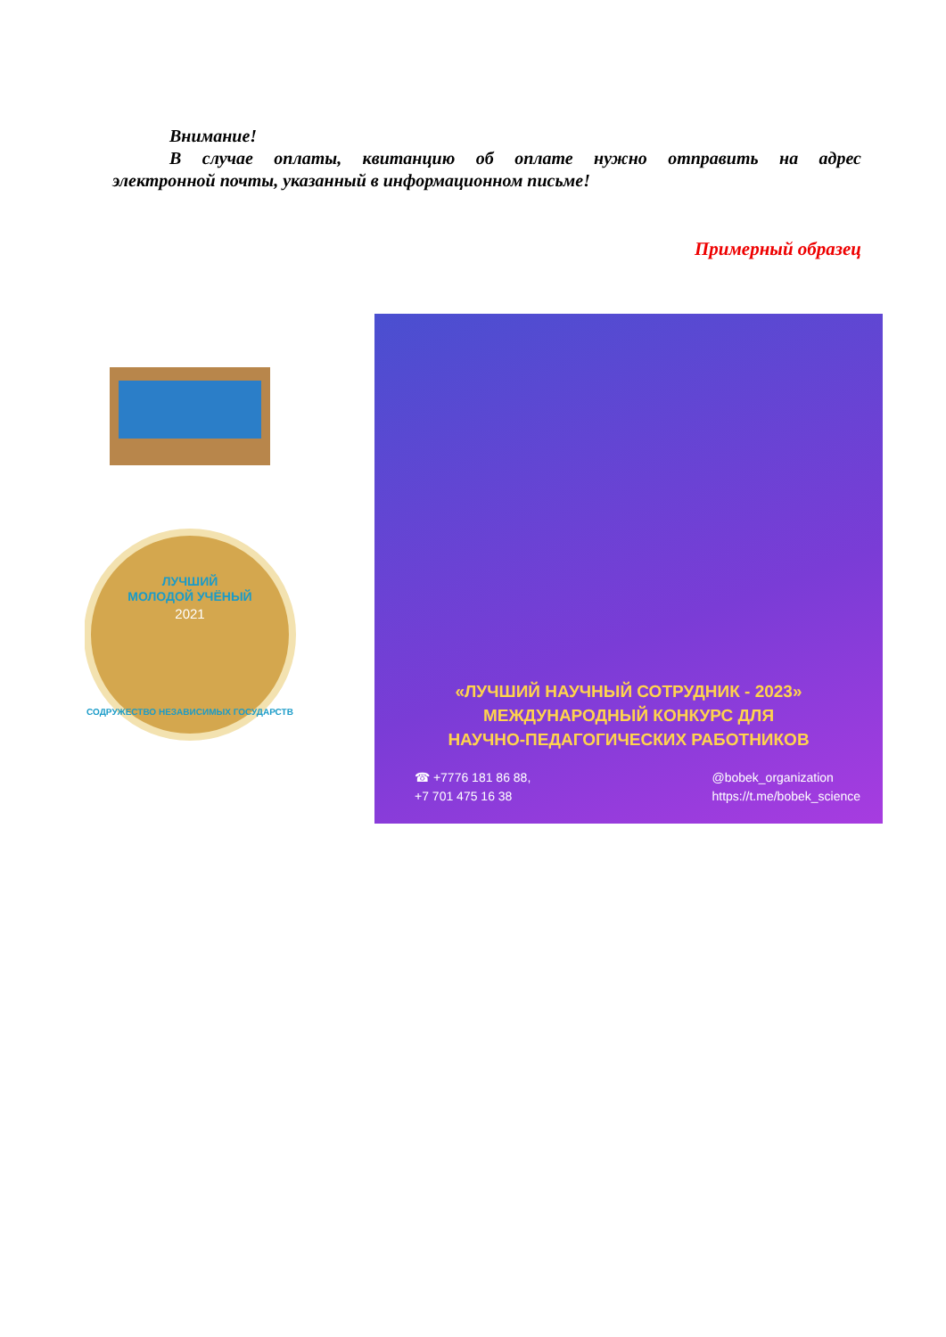Внимание!
В случае оплаты, квитанцию об оплате нужно отправить на адрес
электронной почты, указанный в информационном письме!
Примерный образец
ЛУЧШИЙ
МОЛОДОЙ УЧЁНЫЙ
2021
СОДРУЖЕСТВО НЕЗАВИСИМЫХ ГОСУДАРСТВ
«ЛУЧШИЙ НАУЧНЫЙ СОТРУДНИК - 2023»
МЕЖДУНАРОДНЫЙ КОНКУРС ДЛЯ
НАУЧНО-ПЕДАГОГИЧЕСКИХ РАБОТНИКОВ
☎ +7776 181 86 88,
+7 701 475 16 38
@bobek_organization
https://t.me/bobek_science